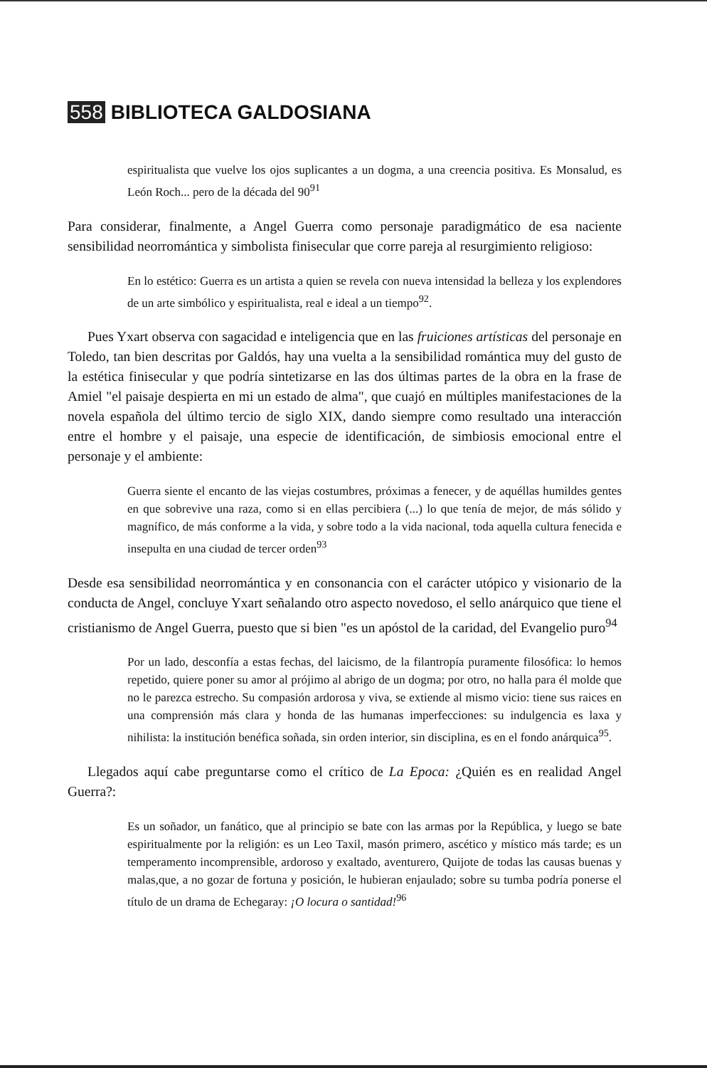558 BIBLIOTECA GALDOSIANA
espiritualista que vuelve los ojos suplicantes a un dogma, a una creencia positiva. Es Monsalud, es León Roch... pero de la década del 90<sup>91</sup>
Para considerar, finalmente, a Angel Guerra como personaje paradigmático de esa naciente sensibilidad neorromántica y simbolista finisecular que corre pareja al resurgimiento religioso:
En lo estético: Guerra es un artista a quien se revela con nueva intensidad la belleza y los explendores de un arte simbólico y espiritualista, real e ideal a un tiempo<sup>92</sup>.
Pues Yxart observa con sagacidad e inteligencia que en las fruiciones artísticas del personaje en Toledo, tan bien descritas por Galdós, hay una vuelta a la sensibilidad romántica muy del gusto de la estética finisecular y que podría sintetizarse en las dos últimas partes de la obra en la frase de Amiel "el paisaje despierta en mi un estado de alma", que cuajó en múltiples manifestaciones de la novela española del último tercio de siglo XIX, dando siempre como resultado una interacción entre el hombre y el paisaje, una especie de identificación, de simbiosis emocional entre el personaje y el ambiente:
Guerra siente el encanto de las viejas costumbres, próximas a fenecer, y de aquéllas humildes gentes en que sobrevive una raza, como si en ellas percibiera (...) lo que tenía de mejor, de más sólido y magnífico, de más conforme a la vida, y sobre todo a la vida nacional, toda aquella cultura fenecida e insepulta en una ciudad de tercer orden<sup>93</sup>
Desde esa sensibilidad neorromántica y en consonancia con el carácter utópico y visionario de la conducta de Angel, concluye Yxart señalando otro aspecto novedoso, el sello anárquico que tiene el cristianismo de Angel Guerra, puesto que si bien "es un apóstol de la caridad, del Evangelio puro<sup>94</sup>
Por un lado, desconfía a estas fechas, del laicismo, de la filantropía puramente filosófica: lo hemos repetido, quiere poner su amor al prójimo al abrigo de un dogma; por otro, no halla para él molde que no le parezca estrecho. Su compasión ardorosa y viva, se extiende al mismo vicio: tiene sus raices en una comprensión más clara y honda de las humanas imperfecciones: su indulgencia es laxa y nihilista: la institución benéfica soñada, sin orden interior, sin disciplina, es en el fondo anárquica<sup>95</sup>.
Llegados aquí cabe preguntarse como el crítico de La Epoca: ¿Quién es en realidad Angel Guerra?:
Es un soñador, un fanático, que al principio se bate con las armas por la República, y luego se bate espiritualmente por la religión: es un Leo Taxil, masón primero, ascético y místico más tarde; es un temperamento incomprensible, ardoroso y exaltado, aventurero, Quijote de todas las causas buenas y malas,que, a no gozar de fortuna y posición, le hubieran enjaulado; sobre su tumba podría ponerse el título de un drama de Echegaray: ¡O locura o santidad!<sup>96</sup>